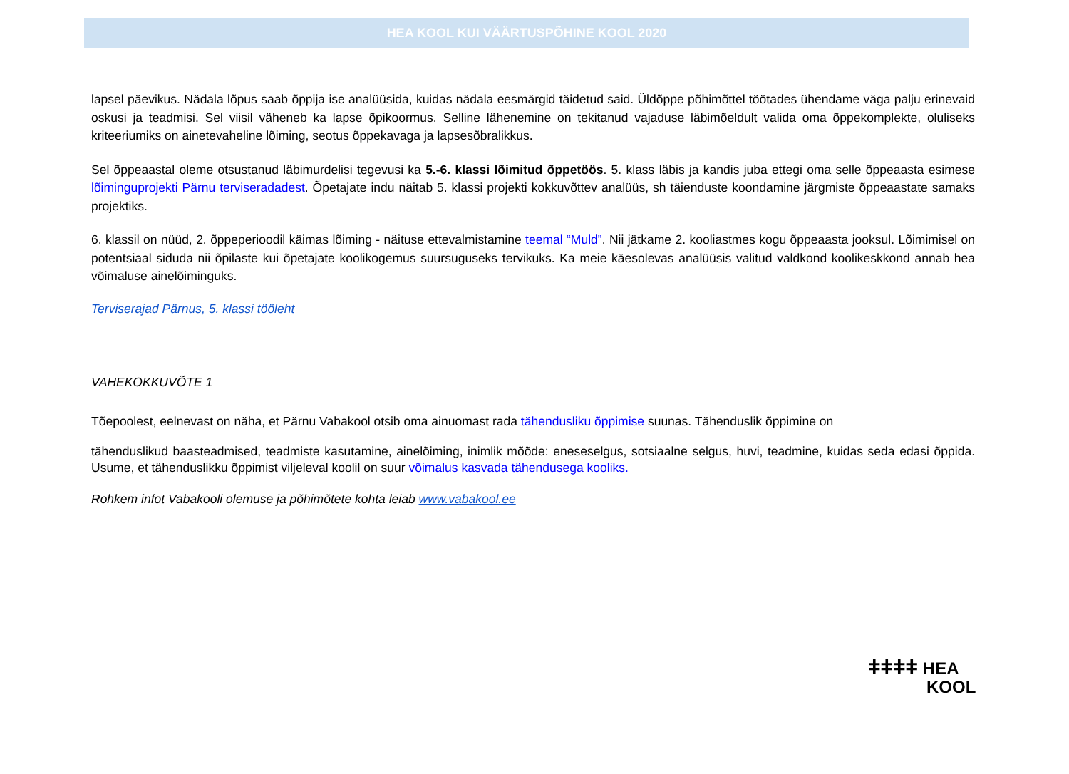HEA KOOL KUI VÄÄRTUSPÕHINE KOOL 2020
lapsel päevikus. Nädala lõpus saab õppija ise analüüsida, kuidas nädala eesmärgid täidetud said. Üldõppe põhimõttel töötades ühendame väga palju erinevaid oskusi ja teadmisi. Sel viisil väheneb ka lapse õpikoormus. Selline lähenemine on tekitanud vajaduse läbimõeldult valida oma õppekomplekte, oluliseks kriteeriumiks on ainetevaheline lõiming, seotus õppekavaga ja lapsesõbralikkus.
Sel õppeaastal oleme otsustanud läbimurdelisi tegevusi ka 5.-6. klassi lõimitud õppetöös. 5. klass läbis ja kandis juba ettegi oma selle õppeaasta esimese lõiminguprojekti Pärnu terviseradadest. Õpetajate indu näitab 5. klassi projekti kokkuvõttev analüüs, sh täienduste koondamine järgmiste õppeaastate samaks projektiks.
6. klassil on nüüd, 2. õppeperioodil käimas lõiming - näituse ettevalmistamine teemal “Muld”. Nii jätkame 2. kooliastmes kogu õppeaasta jooksul. Lõimimisel on potentsiaal siduda nii õpilaste kui õpetajate koolikogemus suursuguseks tervikuks. Ka meie käesolevas analüüsis valitud valdkond koolikeskkond annab hea võimaluse ainelõiminguks.
Terviserajad Pärnus, 5. klassi tööleht
VAHEKOKKUVÕTE 1
Tõepoolest, eelnevast on näha, et Pärnu Vabakool otsib oma ainuomast rada tähendusliku õppimise suunas. Tähenduslik õppimine on
tähenduslikud baasteadmised, teadmiste kasutamine, ainelõiming, inimlik mõõde: eneseselgus, sotsiaalne selgus, huvi, teadmine, kuidas seda edasi õppida. Usume, et tähenduslikku õppimist viljeleval koolil on suur võimalus kasvada tähendusega kooliks.
Rohkem infot Vabakooli olemuse ja põhimõtete kohta leiab www.vabakool.ee
ǂǂǂǂ HEA
KOOL